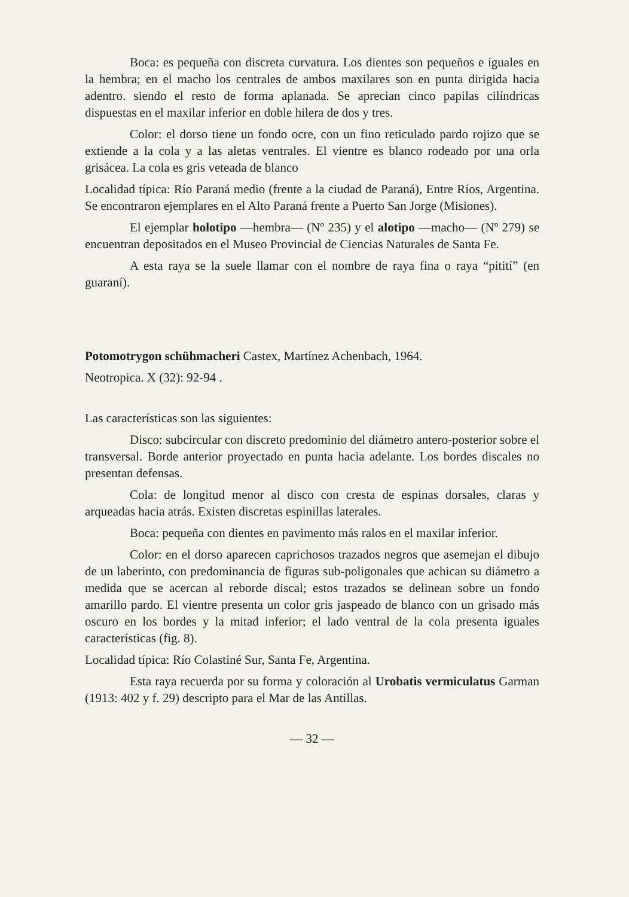Boca: es pequeña con discreta curvatura. Los dientes son pequeños e iguales en la hembra; en el macho los centrales de ambos maxilares son en punta dirigida hacia adentro. siendo el resto de forma aplanada. Se aprecian cinco papilas cilíndricas dispuestas en el maxilar inferior en doble hilera de dos y tres.
Color: el dorso tiene un fondo ocre, con un fino reticulado pardo rojizo que se extiende a la cola y a las aletas ventrales. El vientre es blanco rodeado por una orla grisácea. La cola es gris veteada de blanco
Localidad típica: Río Paraná medio (frente a la ciudad de Paraná), Entre Ríos, Argentina. Se encontraron ejemplares en el Alto Paraná frente a Puerto San Jorge (Misiones).
El ejemplar holotipo —hembra— (Nº 235) y el alotipo —macho— (Nº 279) se encuentran depositados en el Museo Provincial de Ciencias Naturales de Santa Fe.
A esta raya se la suele llamar con el nombre de raya fina o raya “pitití” (en guaraní).
Potomotrygon schühmacheri Castex, Martínez Achenbach, 1964.
Neotropica. X (32): 92-94 .
Las características son las siguientes:
Disco: subcircular con discreto predominio del diámetro antero-posterior sobre el transversal. Borde anterior proyectado en punta hacia adelante. Los bordes discales no presentan defensas.
Cola: de longitud menor al disco con cresta de espinas dorsales, claras y arqueadas hacia atrás. Existen discretas espinillas laterales.
Boca: pequeña con dientes en pavimento más ralos en el maxilar inferior.
Color: en el dorso aparecen caprichosos trazados negros que asemejan el dibujo de un laberinto, con predominancia de figuras sub-poligonales que achican su diámetro a medida que se acercan al reborde discal; estos trazados se delinean sobre un fondo amarillo pardo. El vientre presenta un color gris jaspeado de blanco con un grisado más oscuro en los bordes y la mitad inferior; el lado ventral de la cola presenta iguales características (fig. 8).
Localidad típica: Río Colastiné Sur, Santa Fe, Argentina.
Esta raya recuerda por su forma y coloración al Urobatis vermiculatus Garman (1913: 402 y f. 29) descripto para el Mar de las Antillas.
— 32 —